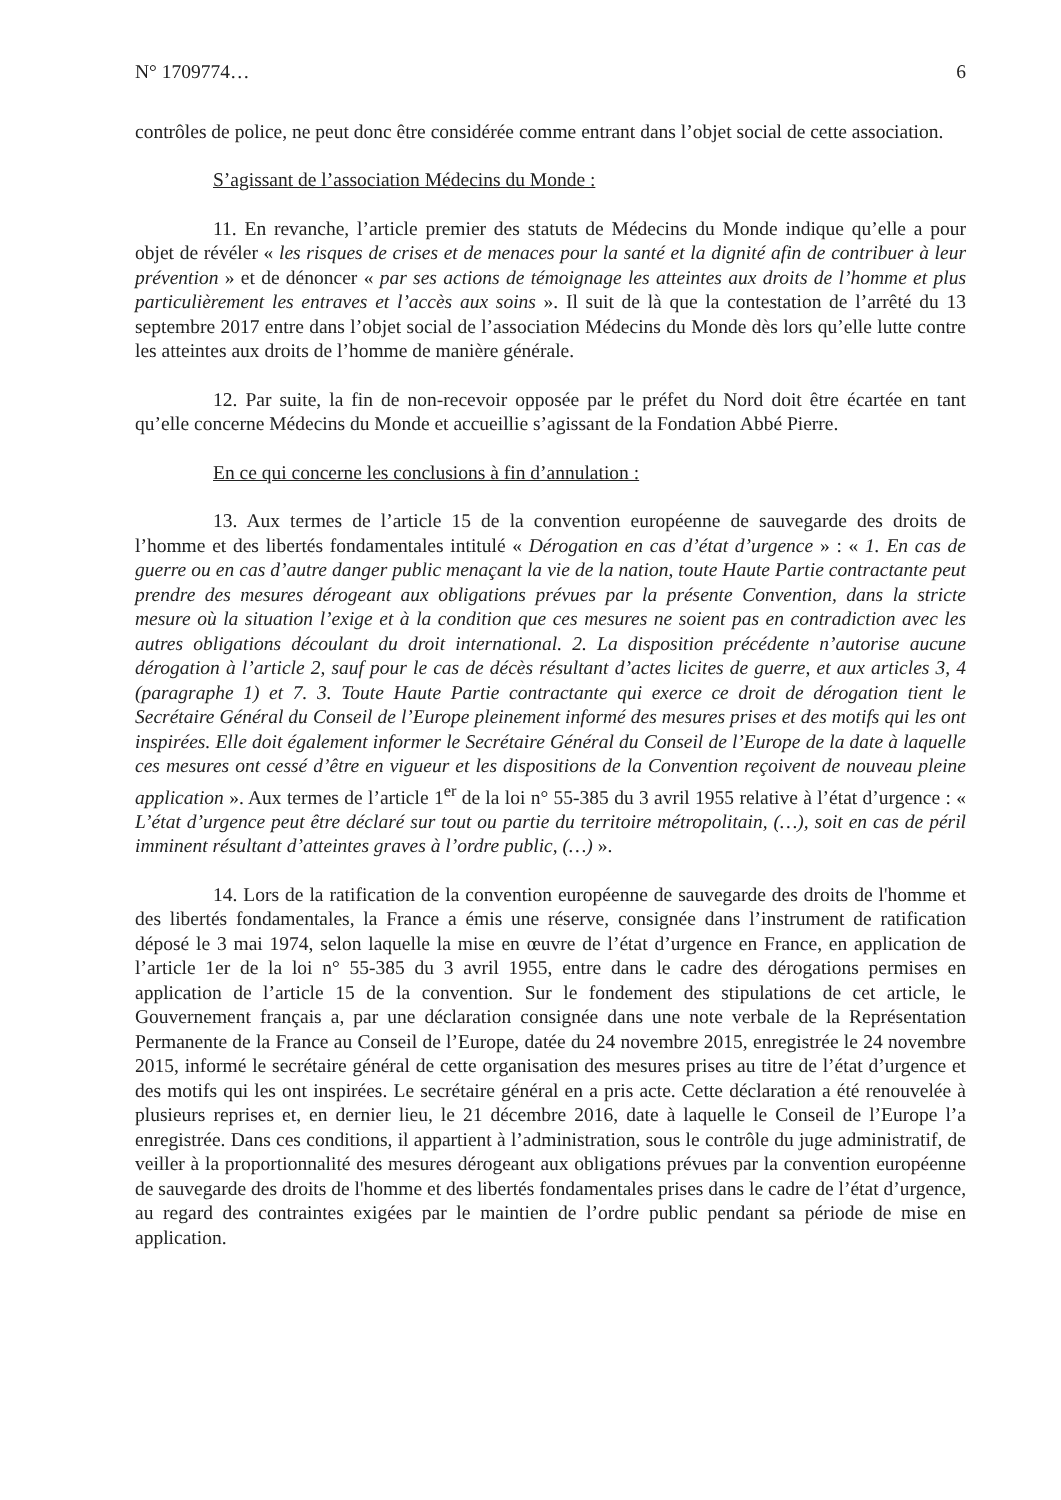N° 1709774… 6
contrôles de police, ne peut donc être considérée comme entrant dans l’objet social de cette association.
S’agissant de l’association Médecins du Monde :
11. En revanche, l’article premier des statuts de Médecins du Monde indique qu’elle a pour objet de révéler « les risques de crises et de menaces pour la santé et la dignité afin de contribuer à leur prévention » et de dénoncer « par ses actions de témoignage les atteintes aux droits de l’homme et plus particulièrement les entraves et l’accès aux soins ». Il suit de là que la contestation de l’arrêté du 13 septembre 2017 entre dans l’objet social de l’association Médecins du Monde dès lors qu’elle lutte contre les atteintes aux droits de l’homme de manière générale.
12. Par suite, la fin de non-recevoir opposée par le préfet du Nord doit être écartée en tant qu’elle concerne Médecins du Monde et accueillie s’agissant de la Fondation Abbé Pierre.
En ce qui concerne les conclusions à fin d’annulation :
13. Aux termes de l’article 15 de la convention européenne de sauvegarde des droits de l’homme et des libertés fondamentales intitulé « Dérogation en cas d’état d’urgence » : « 1. En cas de guerre ou en cas d’autre danger public menaçant la vie de la nation, toute Haute Partie contractante peut prendre des mesures dérogeant aux obligations prévues par la présente Convention, dans la stricte mesure où la situation l’exige et à la condition que ces mesures ne soient pas en contradiction avec les autres obligations découlant du droit international. 2. La disposition précédente n’autorise aucune dérogation à l’article 2, sauf pour le cas de décès résultant d’actes licites de guerre, et aux articles 3, 4 (paragraphe 1) et 7. 3. Toute Haute Partie contractante qui exerce ce droit de dérogation tient le Secrétaire Général du Conseil de l’Europe pleinement informé des mesures prises et des motifs qui les ont inspirées. Elle doit également informer le Secrétaire Général du Conseil de l’Europe de la date à laquelle ces mesures ont cessé d’être en vigueur et les dispositions de la Convention reçoivent de nouveau pleine application ». Aux termes de l’article 1<sup>er</sup> de la loi n° 55-385 du 3 avril 1955 relative à l’état d’urgence : « L’état d’urgence peut être déclaré sur tout ou partie du territoire métropolitain, (…), soit en cas de péril imminent résultant d’atteintes graves à l’ordre public, (…) ».
14. Lors de la ratification de la convention européenne de sauvegarde des droits de l'homme et des libertés fondamentales, la France a émis une réserve, consignée dans l’instrument de ratification déposé le 3 mai 1974, selon laquelle la mise en œuvre de l’état d’urgence en France, en application de l’article 1er de la loi n° 55-385 du 3 avril 1955, entre dans le cadre des dérogations permises en application de l’article 15 de la convention. Sur le fondement des stipulations de cet article, le Gouvernement français a, par une déclaration consignée dans une note verbale de la Représentation Permanente de la France au Conseil de l’Europe, datée du 24 novembre 2015, enregistrée le 24 novembre 2015, informé le secrétaire général de cette organisation des mesures prises au titre de l’état d’urgence et des motifs qui les ont inspirées. Le secrétaire général en a pris acte. Cette déclaration a été renouvelée à plusieurs reprises et, en dernier lieu, le 21 décembre 2016, date à laquelle le Conseil de l’Europe l’a enregistrée. Dans ces conditions, il appartient à l’administration, sous le contrôle du juge administratif, de veiller à la proportionnalité des mesures dérogeant aux obligations prévues par la convention européenne de sauvegarde des droits de l'homme et des libertés fondamentales prises dans le cadre de l’état d’urgence, au regard des contraintes exigées par le maintien de l’ordre public pendant sa période de mise en application.